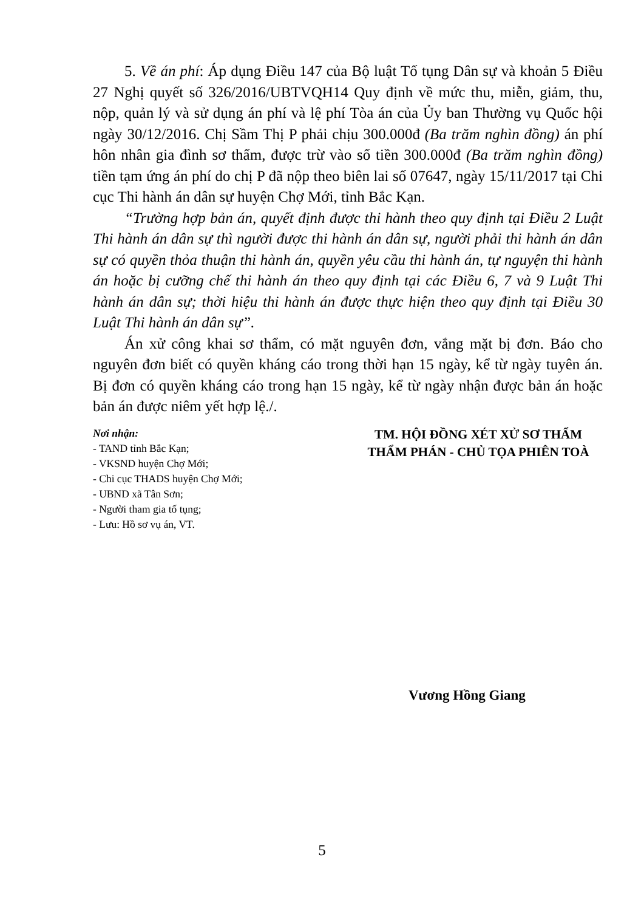5. Về án phí: Áp dụng Điều 147 của Bộ luật Tố tụng Dân sự và khoản 5 Điều 27 Nghị quyết số 326/2016/UBTVQH14 Quy định về mức thu, miễn, giảm, thu, nộp, quản lý và sử dụng án phí và lệ phí Tòa án của Ủy ban Thường vụ Quốc hội ngày 30/12/2016. Chị Sầm Thị P phải chịu 300.000đ (Ba trăm nghìn đồng) án phí hôn nhân gia đình sơ thẩm, được trừ vào số tiền 300.000đ (Ba trăm nghìn đồng) tiền tạm ứng án phí do chị P đã nộp theo biên lai số 07647, ngày 15/11/2017 tại Chi cục Thi hành án dân sự huyện Chợ Mới, tỉnh Bắc Kạn.
“Trường hợp bản án, quyết định được thi hành theo quy định tại Điều 2 Luật Thi hành án dân sự thì người được thi hành án dân sự, người phải thi hành án dân sự có quyền thỏa thuận thi hành án, quyền yêu cầu thi hành án, tự nguyện thi hành án hoặc bị cưỡng chế thi hành án theo quy định tại các Điều 6, 7 và 9 Luật Thi hành án dân sự; thời hiệu thi hành án được thực hiện theo quy định tại Điều 30 Luật Thi hành án dân sự”.
Án xử công khai sơ thẩm, có mặt nguyên đơn, vắng mặt bị đơn. Báo cho nguyên đơn biết có quyền kháng cáo trong thời hạn 15 ngày, kể từ ngày tuyên án. Bị đơn có quyền kháng cáo trong hạn 15 ngày, kể từ ngày nhận được bản án hoặc bản án được niêm yết hợp lệ./.
Nơi nhận:
- TAND tỉnh Bắc Kạn;
- VKSND huyện Chợ Mới;
- Chi cục THADS huyện Chợ Mới;
- UBND xã Tân Sơn;
- Người tham gia tố tụng;
- Lưu: Hồ sơ vụ án, VT.
TM. HỘI ĐỒNG XÉT XỬ SƠ THẨM
THẨM PHÁN - CHỦ TỌA PHIÊN TOÀ
Vương Hồng Giang
5